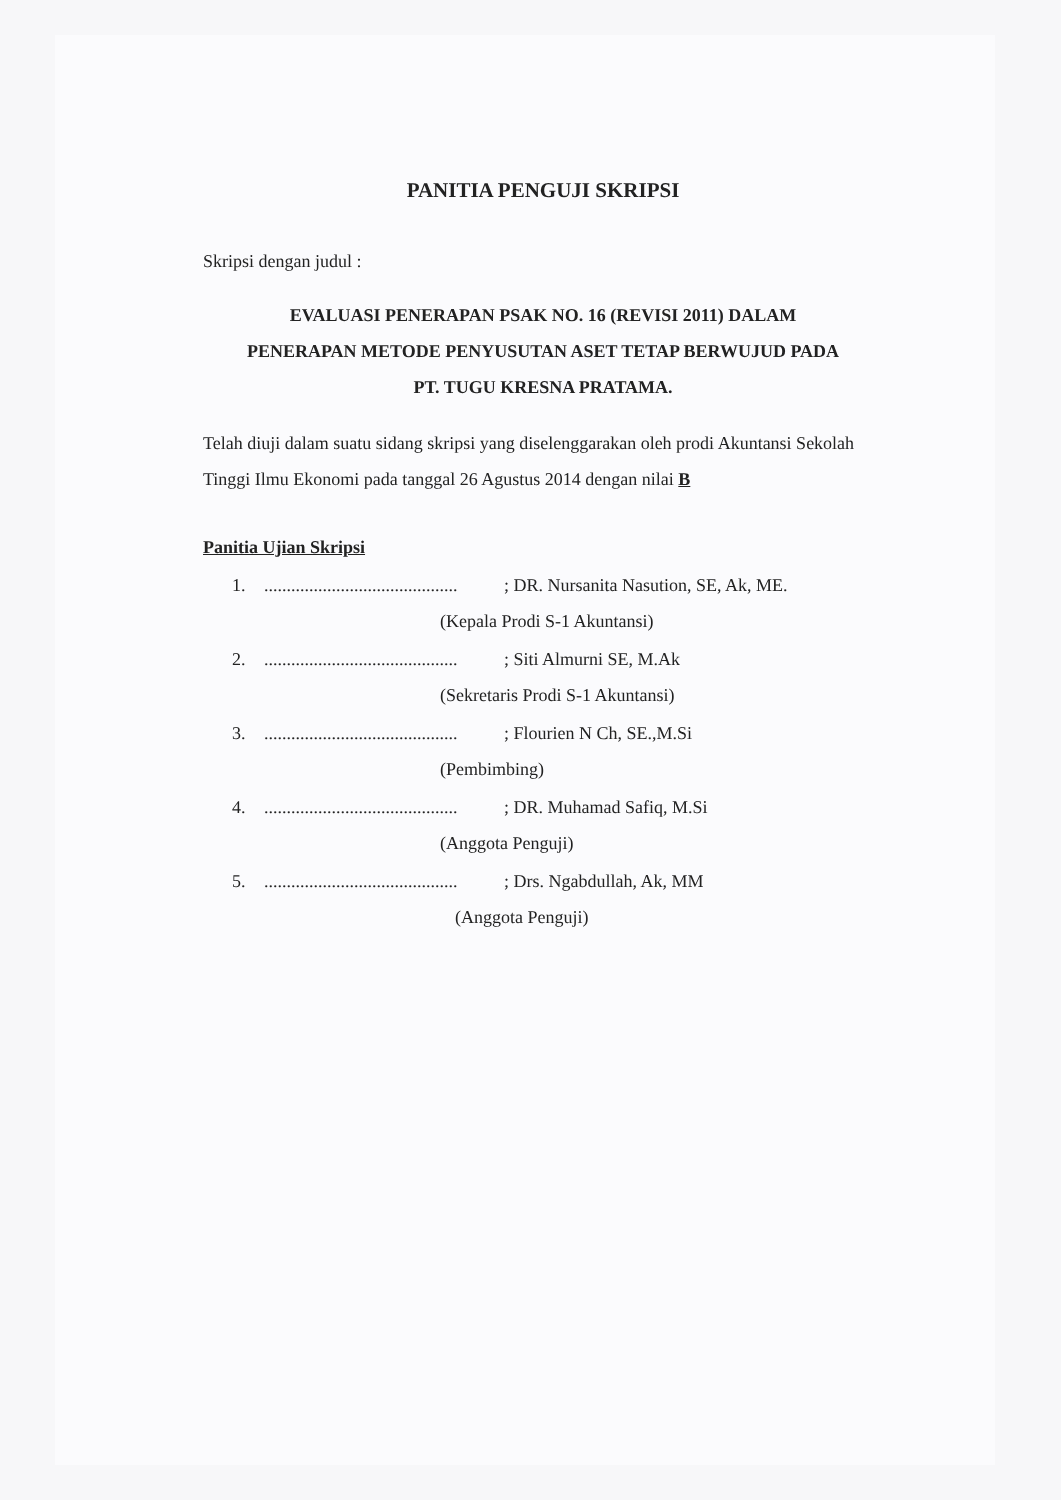PANITIA PENGUJI SKRIPSI
Skripsi dengan judul :
EVALUASI PENERAPAN PSAK NO. 16 (REVISI 2011) DALAM
PENERAPAN METODE PENYUSUTAN ASET TETAP BERWUJUD PADA
PT. TUGU KRESNA PRATAMA.
Telah diuji dalam suatu sidang skripsi yang diselenggarakan oleh prodi Akuntansi Sekolah Tinggi Ilmu Ekonomi pada tanggal 26 Agustus 2014 dengan nilai B
Panitia Ujian Skripsi
1............................................; DR. Nursanita Nasution, SE, Ak, ME.
(Kepala Prodi S-1 Akuntansi)
2............................................; Siti Almurni SE, M.Ak
(Sekretaris Prodi S-1 Akuntansi)
3............................................; Flourien N Ch, SE.,M.Si
(Pembimbing)
4............................................; DR. Muhamad Safiq, M.Si
(Anggota Penguji)
5............................................; Drs. Ngabdullah, Ak, MM
(Anggota Penguji)